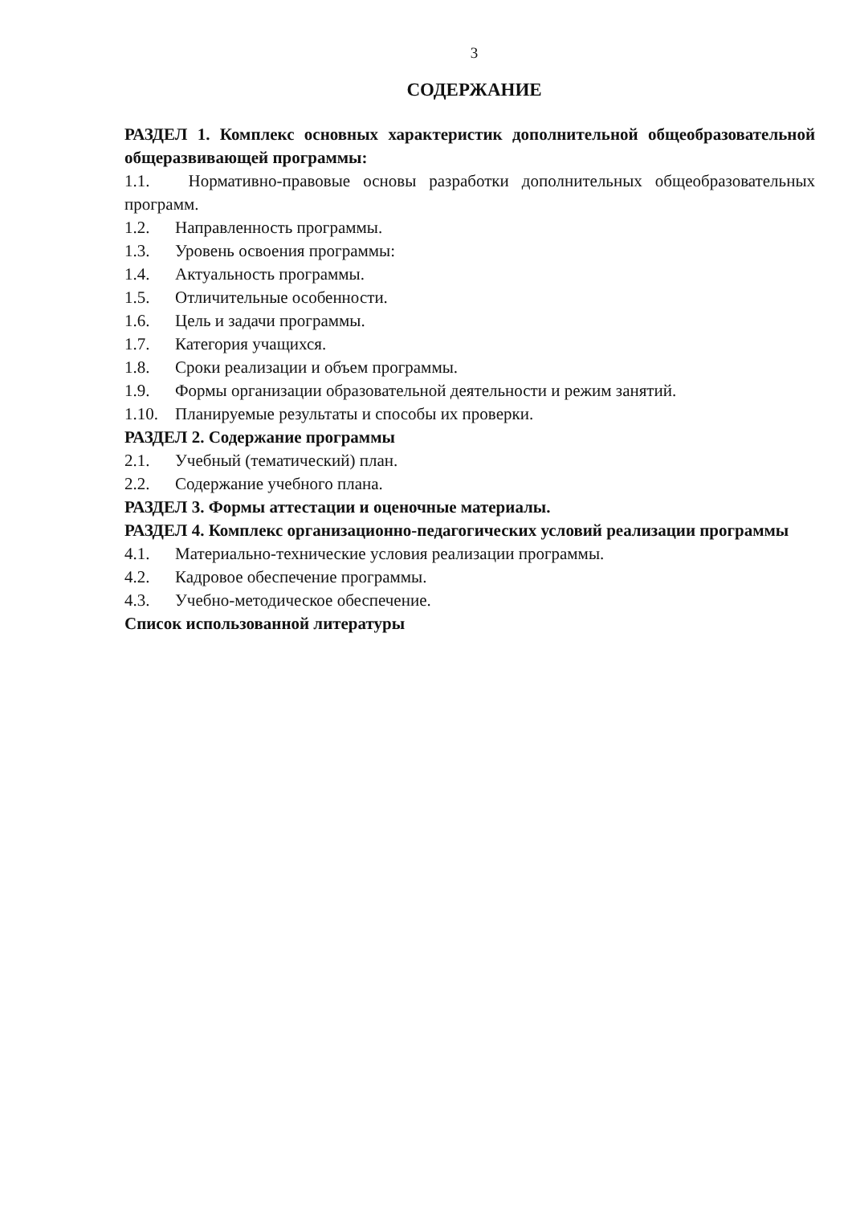3
СОДЕРЖАНИЕ
РАЗДЕЛ 1. Комплекс основных характеристик дополнительной общеобразовательной общеразвивающей программы:
1.1. Нормативно-правовые основы разработки дополнительных общеобразовательных программ.
1.2. Направленность программы.
1.3. Уровень освоения программы:
1.4. Актуальность программы.
1.5. Отличительные особенности.
1.6. Цель и задачи программы.
1.7. Категория учащихся.
1.8. Сроки реализации и объем программы.
1.9. Формы организации образовательной деятельности и режим занятий.
1.10. Планируемые результаты и способы их проверки.
РАЗДЕЛ 2. Содержание программы
2.1. Учебный (тематический) план.
2.2. Содержание учебного плана.
РАЗДЕЛ 3. Формы аттестации и оценочные материалы.
РАЗДЕЛ 4. Комплекс организационно-педагогических условий реализации программы
4.1. Материально-технические условия реализации программы.
4.2. Кадровое обеспечение программы.
4.3. Учебно-методическое обеспечение.
Список использованной литературы